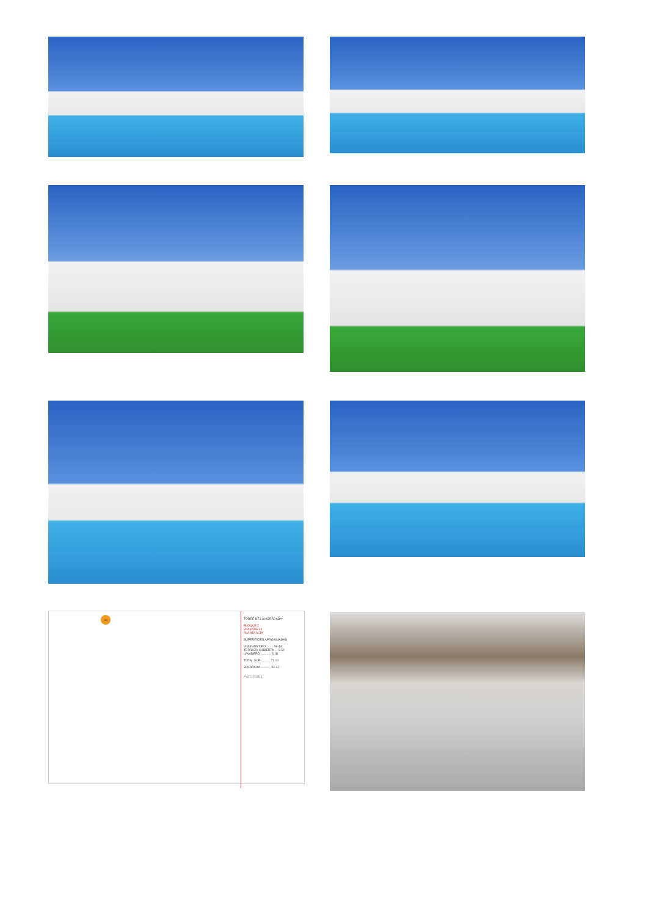34
TORRE DE LA HORADADA
BLOQUE 2
VIVIENDA 34
PLANTA ALTA
SUPERFICIES APROXIMADAS
VIVIENDA TIPO ........ 56.43
TERRAZA CUBIERTA .... 9.52
LAVADERO ............ 5.18
TOTAL SUP. .......... 71.13
SOLARIUM ............ 52.12
Активац